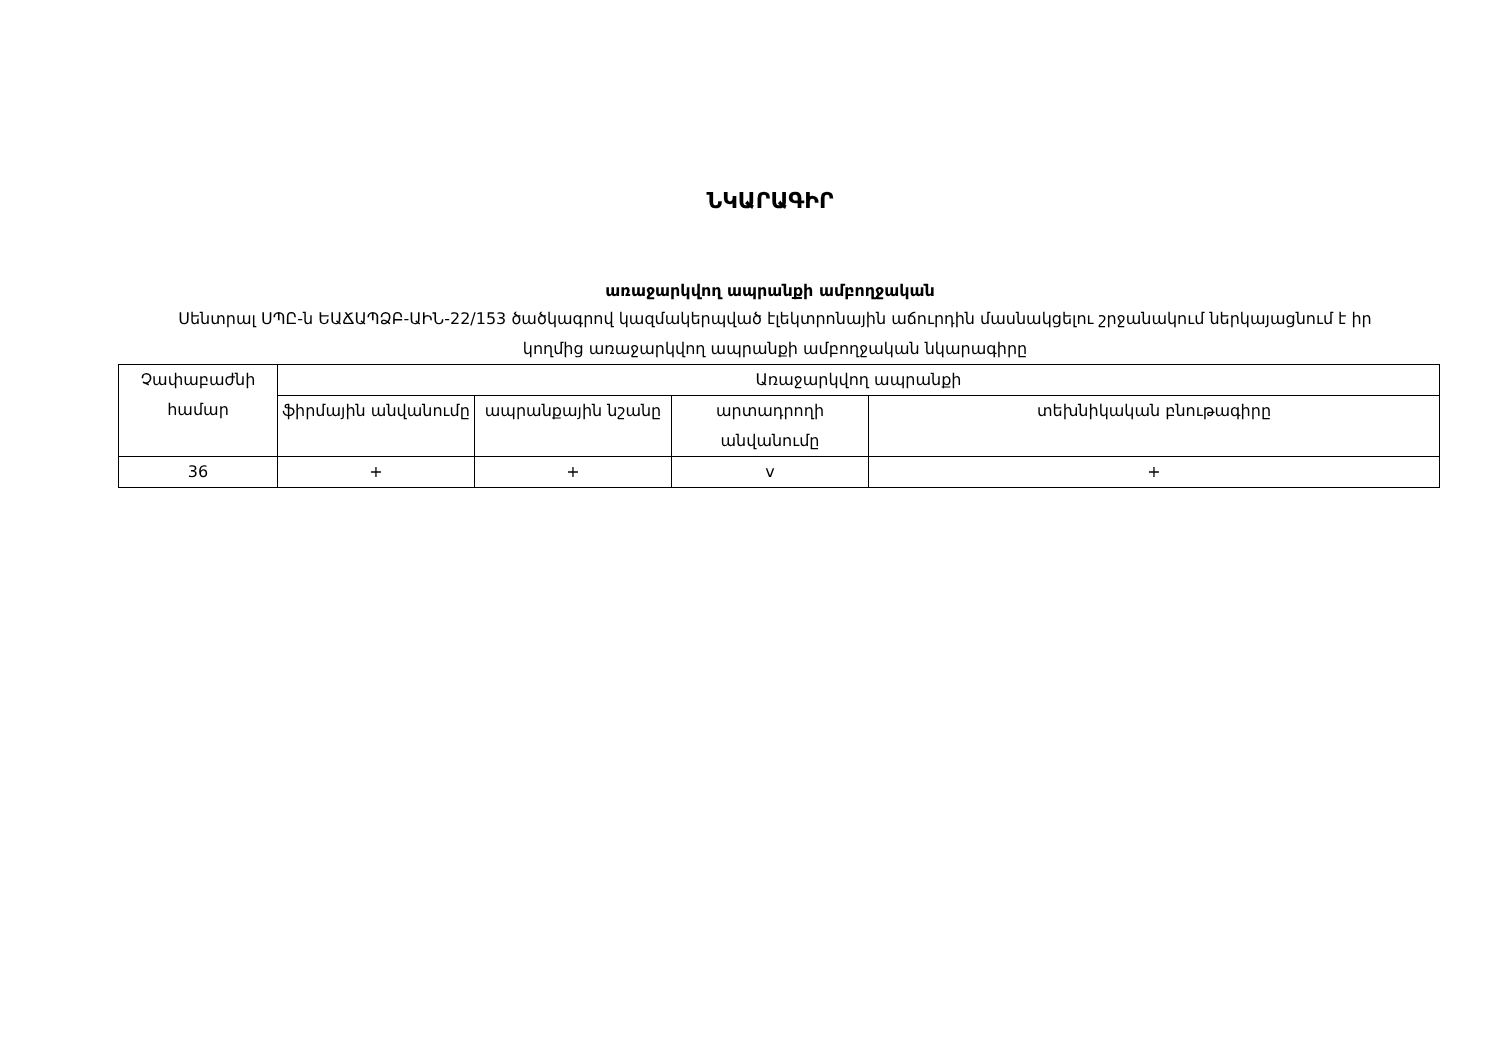ՆԿԱՐԱԳԻՐ
առաջարկվող ապրանքի ամբողջական
Սենտրալ ՍՊԸ-ն ԵԱՃԱՊՁԲ-ԱԻՆ-22/153 ծածկագրով կազմակերպված էլեկտրոնային աճուրդին մասնակցելու շրջանակում ներկայացնում է իր կողմից առաջարկվող ապրանքի ամբողջական նկարագիրը
| Չափաբաժնի համար | Առաջարկվող ապրանքի | | | |
| | ֆիրմային անվանումը | ապրանքային նշանը | արտադրողի անվանումը | տեխնիկական բնութագիրը |
| 36 | + | + | v | + |